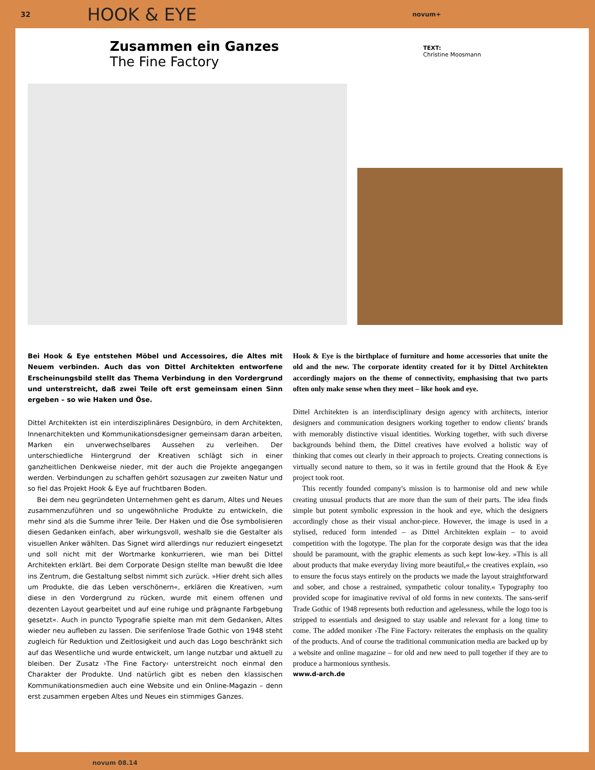32
HOOK & EYE
novum+
Zusammen ein Ganzes
The Fine Factory
TEXT:
Christine Moosmann
Bei Hook & Eye entstehen Möbel und Accessoires, die Altes mit Neuem verbinden. Auch das von Dittel Architekten entworfene Erscheinungsbild stellt das Thema Verbindung in den Vordergrund und unterstreicht, daß zwei Teile oft erst gemeinsam einen Sinn ergeben – so wie Haken und Öse.
Dittel Architekten ist ein interdisziplinäres Designbüro, in dem Architekten, Innenarchitekten und Kommunikationsdesigner gemeinsam daran arbeiten, Marken ein unverwechselbares Aussehen zu verleihen. Der unterschiedliche Hintergrund der Kreativen schlägt sich in einer ganzheitlichen Denkweise nieder, mit der auch die Projekte angegangen werden. Verbindungen zu schaffen gehört sozusagen zur zweiten Natur und so fiel das Projekt Hook & Eye auf fruchtbaren Boden.
Bei dem neu gegründeten Unternehmen geht es darum, Altes und Neues zusammenzuführen und so ungewöhnliche Produkte zu entwickeln, die mehr sind als die Summe ihrer Teile. Der Haken und die Öse symbolisieren diesen Gedanken einfach, aber wirkungsvoll, weshalb sie die Gestalter als visuellen Anker wählten. Das Signet wird allerdings nur reduziert eingesetzt und soll nicht mit der Wortmarke konkurrieren, wie man bei Dittel Architekten erklärt. Bei dem Corporate Design stellte man bewußt die Idee ins Zentrum, die Gestaltung selbst nimmt sich zurück. »Hier dreht sich alles um Produkte, die das Leben verschönern«, erklären die Kreativen, »um diese in den Vordergrund zu rücken, wurde mit einem offenen und dezenten Layout gearbeitet und auf eine ruhige und prägnante Farbgebung gesetzt«. Auch in puncto Typografie spielte man mit dem Gedanken, Altes wieder neu aufleben zu lassen. Die serifenlose Trade Gothic von 1948 steht zugleich für Reduktion und Zeitlosigkeit und auch das Logo beschränkt sich auf das Wesentliche und wurde entwickelt, um lange nutzbar und aktuell zu bleiben. Der Zusatz ›The Fine Factory‹ unterstreicht noch einmal den Charakter der Produkte. Und natürlich gibt es neben den klassischen Kommunikationsmedien auch eine Website und ein Online-Magazin – denn erst zusammen ergeben Altes und Neues ein stimmiges Ganzes.
Hook & Eye is the birthplace of furniture and home accessories that unite the old and the new. The corporate identity created for it by Dittel Architekten accordingly majors on the theme of connectivity, emphasising that two parts often only make sense when they meet – like hook and eye.
Dittel Architekten is an interdisciplinary design agency with architects, interior designers and communication designers working together to endow clients' brands with memorably distinctive visual identities. Working together, with such diverse backgrounds behind them, the Dittel creatives have evolved a holistic way of thinking that comes out clearly in their approach to projects. Creating connections is virtually second nature to them, so it was in fertile ground that the Hook & Eye project took root.
This recently founded company's mission is to harmonise old and new while creating unusual products that are more than the sum of their parts. The idea finds simple but potent symbolic expression in the hook and eye, which the designers accordingly chose as their visual anchor-piece. However, the image is used in a stylised, reduced form intended – as Dittel Architekten explain – to avoid competition with the logotype. The plan for the corporate design was that the idea should be paramount, with the graphic elements as such kept low-key. »This is all about products that make everyday living more beautiful,« the creatives explain, »so to ensure the focus stays entirely on the products we made the layout straightforward and sober, and chose a restrained, sympathetic colour tonality.« Typography too provided scope for imaginative revival of old forms in new contexts. The sans-serif Trade Gothic of 1948 represents both reduction and agelessness, while the logo too is stripped to essentials and designed to stay usable and relevant for a long time to come. The added moniker ›The Fine Factory‹ reiterates the emphasis on the quality of the products. And of course the traditional communication media are backed up by a website and online magazine – for old and new need to pull together if they are to produce a harmonious synthesis.
www.d-arch.de
novum 08.14